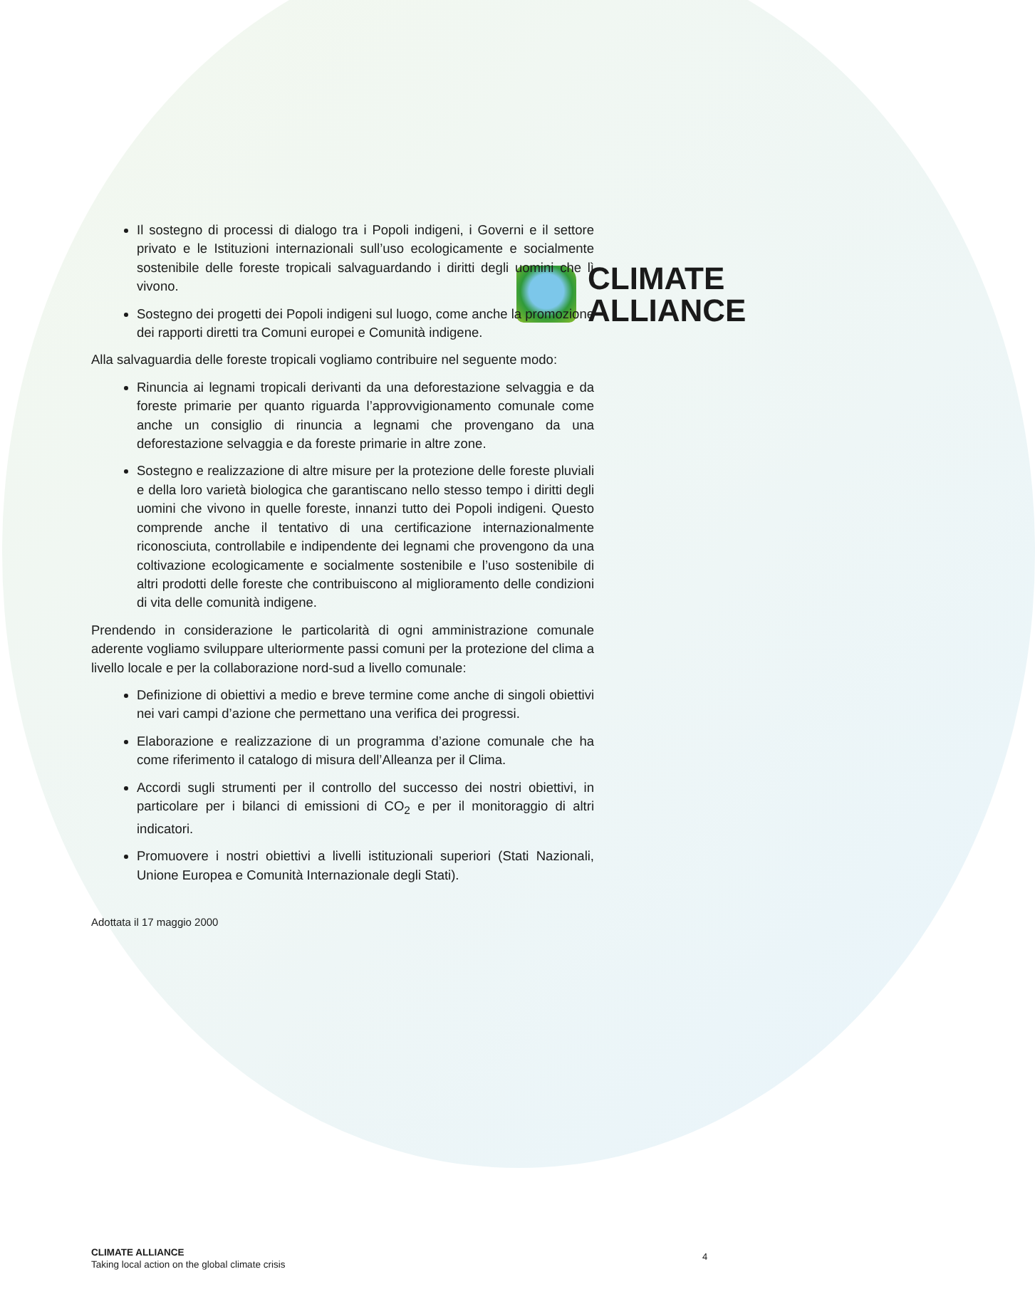CLIMATE
ALLIANCE
Il sostegno di processi di dialogo tra i Popoli indigeni, i Governi e il settore privato e le Istituzioni internazionali sull’uso ecologicamente e socialmente sostenibile delle foreste tropicali salvaguardando i diritti degli uomini che lì vivono.
Sostegno dei progetti dei Popoli indigeni sul luogo, come anche la promozione dei rapporti diretti tra Comuni europei e Comunità indigene.
Alla salvaguardia delle foreste tropicali vogliamo contribuire nel seguente modo:
Rinuncia ai legnami tropicali derivanti da una deforestazione selvaggia e da foreste primarie per quanto riguarda l’approvvigionamento comunale come anche un consiglio di rinuncia a legnami che provengano da una deforestazione selvaggia e da foreste primarie in altre zone.
Sostegno e realizzazione di altre misure per la protezione delle foreste pluviali e della loro varietà biologica che garantiscano nello stesso tempo i diritti degli uomini che vivono in quelle foreste, innanzi tutto dei Popoli indigeni. Questo comprende anche il tentativo di una certificazione internazionalmente riconosciuta, controllabile e indipendente dei legnami che provengono da una coltivazione ecologicamente e socialmente sostenibile e l’uso sostenibile di altri prodotti delle foreste che contribuiscono al miglioramento delle condizioni di vita delle comunità indigene.
Prendendo in considerazione le particolarità di ogni amministrazione comunale aderente vogliamo sviluppare ulteriormente passi comuni per la protezione del clima a livello locale e per la collaborazione nord-sud a livello comunale:
Definizione di obiettivi a medio e breve termine come anche di singoli obiettivi nei vari campi d’azione che permettano una verifica dei progressi.
Elaborazione e realizzazione di un programma d’azione comunale che ha come riferimento il catalogo di misura dell’Alleanza per il Clima.
Accordi sugli strumenti per il controllo del successo dei nostri obiettivi, in particolare per i bilanci di emissioni di CO<sub>2</sub> e per il monitoraggio di altri indicatori.
Promuovere i nostri obiettivi a livelli istituzionali superiori (Stati Nazionali, Unione Europea e Comunità Internazionale degli Stati).
Adottata il 17 maggio 2000
CLIMATE ALLIANCE
Taking local action on the global climate crisis
4